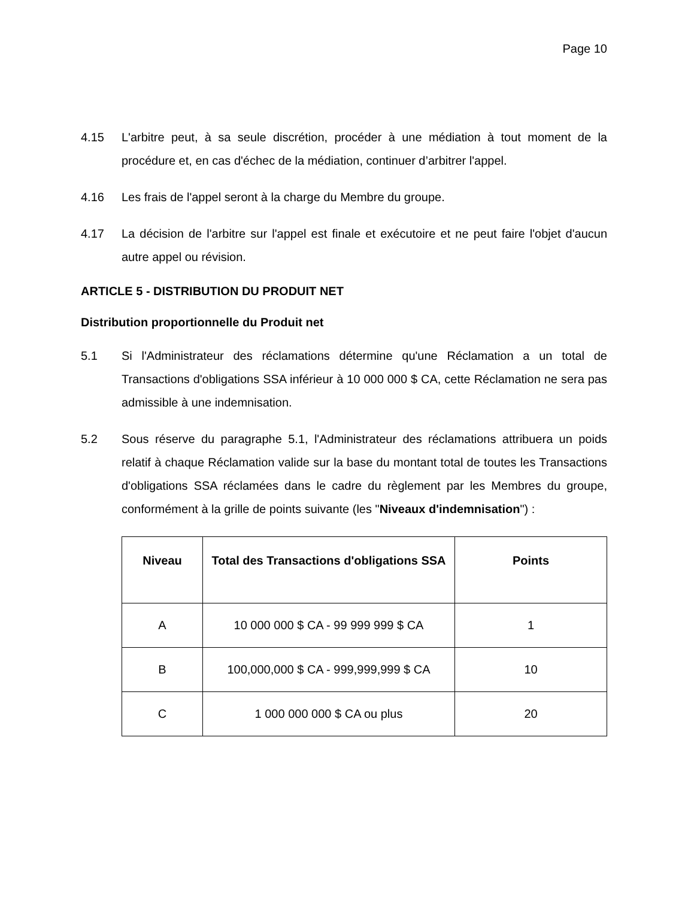Page 10
4.15 L'arbitre peut, à sa seule discrétion, procéder à une médiation à tout moment de la procédure et, en cas d'échec de la médiation, continuer d’arbitrer l'appel.
4.16 Les frais de l'appel seront à la charge du Membre du groupe.
4.17 La décision de l'arbitre sur l'appel est finale et exécutoire et ne peut faire l'objet d'aucun autre appel ou révision.
ARTICLE 5 - DISTRIBUTION DU PRODUIT NET
Distribution proportionnelle du Produit net
5.1 Si l'Administrateur des réclamations détermine qu'une Réclamation a un total de Transactions d'obligations SSA inférieur à 10 000 000 $ CA, cette Réclamation ne sera pas admissible à une indemnisation.
5.2 Sous réserve du paragraphe 5.1, l'Administrateur des réclamations attribuera un poids relatif à chaque Réclamation valide sur la base du montant total de toutes les Transactions d'obligations SSA réclamées dans le cadre du règlement par les Membres du groupe, conformément à la grille de points suivante (les "Niveaux d'indemnisation") :
| Niveau | Total des Transactions d'obligations SSA | Points |
| --- | --- | --- |
| A | 10 000 000 $ CA - 99 999 999 $ CA | 1 |
| B | 100,000,000 $ CA - 999,999,999 $ CA | 10 |
| C | 1 000 000 000 $ CA ou plus | 20 |